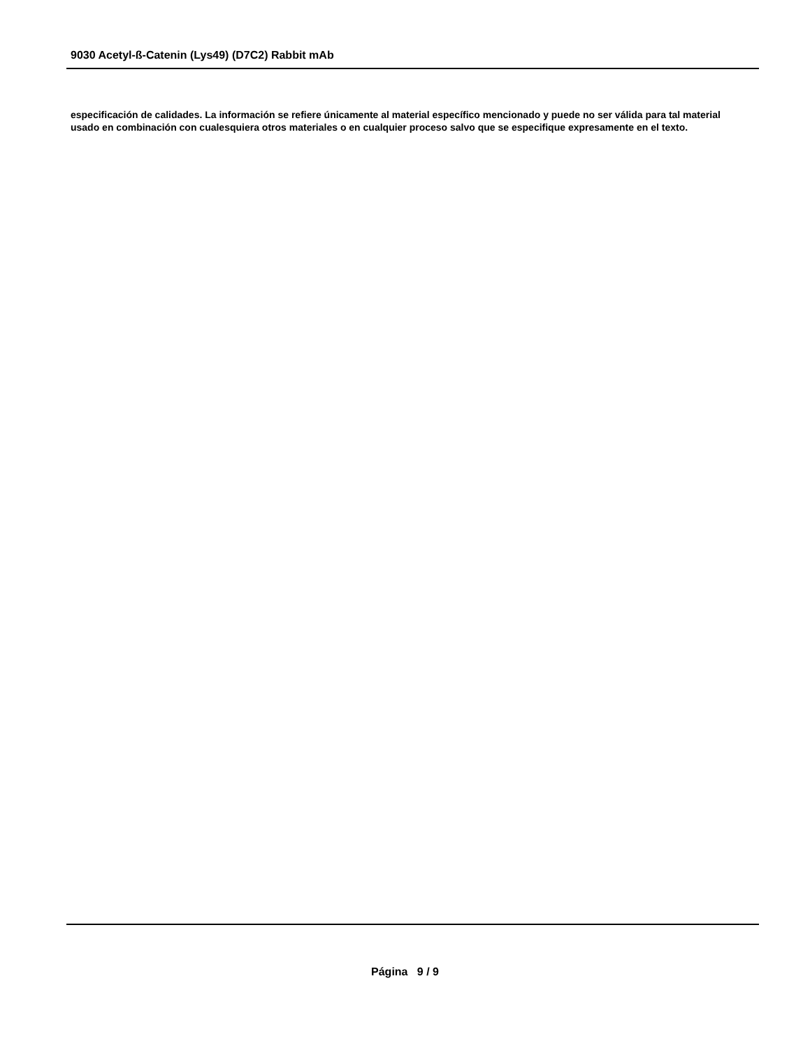9030 Acetyl-ß-Catenin (Lys49) (D7C2) Rabbit mAb
especificación de calidades. La información se refiere únicamente al material específico mencionado y puede no ser válida para tal material usado en combinación con cualesquiera otros materiales o en cualquier proceso salvo que se especifique expresamente en el texto.
Página 9 / 9